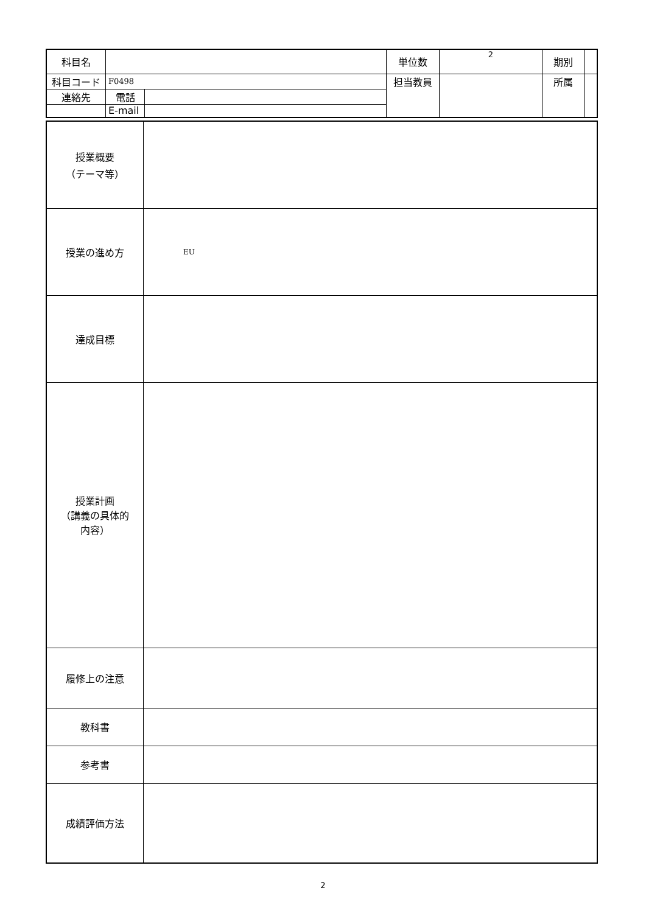| 科目名 | | | 単位数 | 2 | 期別 | |
| 科目コード | F0498 | | 担当教員 | | 所属 | |
| 連絡先 | 電話 | | | | | |
| | E-mail | | | | | |
| 授業概要 （テーマ等） | |
| 授業の進め方 | EU |
| 達成目標 | |
| 授業計画 （講義の具体的 内容） | |
| 履修上の注意 | |
| 教科書 | |
| 参考書 | |
| 成績評価方法 | |
2